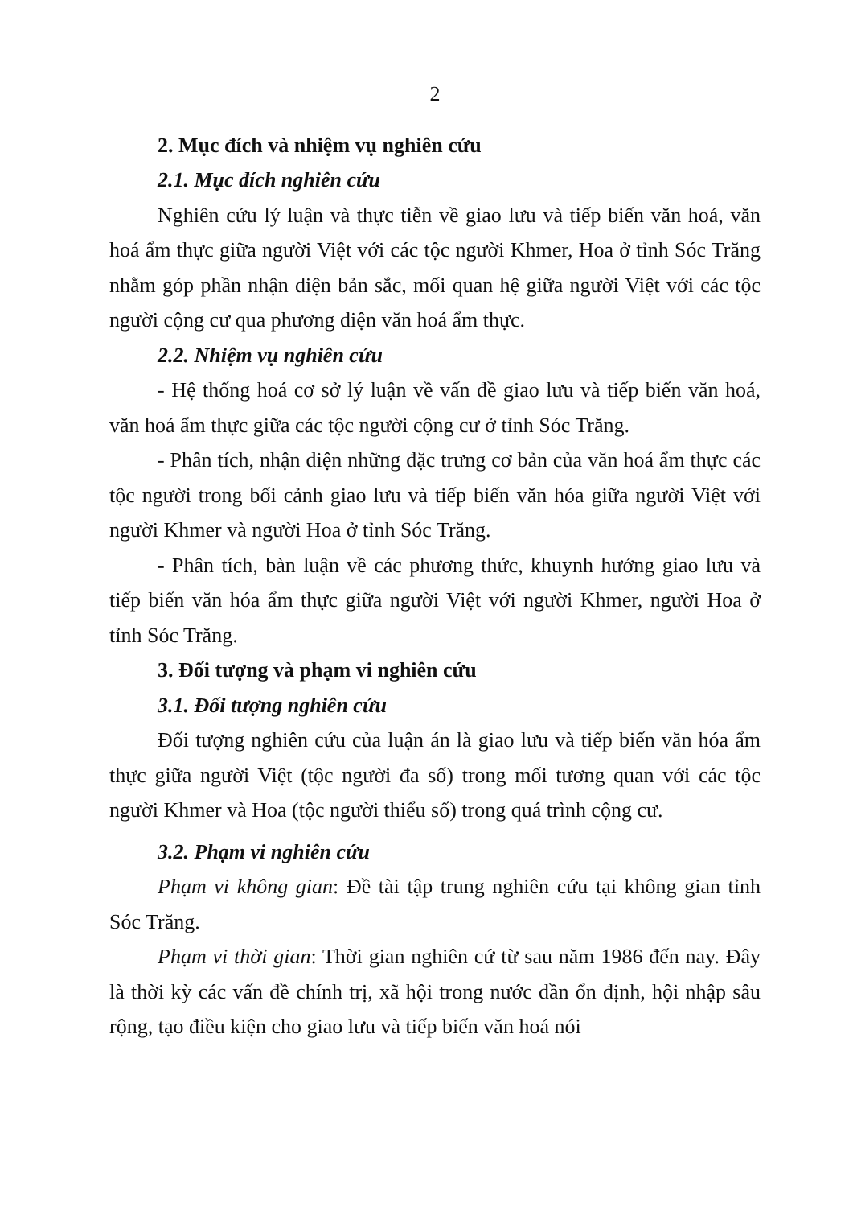2
2. Mục đích và nhiệm vụ nghiên cứu
2.1. Mục đích nghiên cứu
Nghiên cứu lý luận và thực tiễn về giao lưu và tiếp biến văn hoá, văn hoá ẩm thực giữa người Việt với các tộc người Khmer, Hoa ở tỉnh Sóc Trăng nhằm góp phần nhận diện bản sắc, mối quan hệ giữa người Việt với các tộc người cộng cư qua phương diện văn hoá ẩm thực.
2.2. Nhiệm vụ nghiên cứu
- Hệ thống hoá cơ sở lý luận về vấn đề giao lưu và tiếp biến văn hoá, văn hoá ẩm thực giữa các tộc người cộng cư ở tỉnh Sóc Trăng.
- Phân tích, nhận diện những đặc trưng cơ bản của văn hoá ẩm thực các tộc người trong bối cảnh giao lưu và tiếp biến văn hóa giữa người Việt với người Khmer và người Hoa ở tỉnh Sóc Trăng.
- Phân tích, bàn luận về các phương thức, khuynh hướng giao lưu và tiếp biến văn hóa ẩm thực giữa người Việt với người Khmer, người Hoa ở tỉnh Sóc Trăng.
3. Đối tượng và phạm vi nghiên cứu
3.1. Đối tượng nghiên cứu
Đối tượng nghiên cứu của luận án là giao lưu và tiếp biến văn hóa ẩm thực giữa người Việt (tộc người đa số) trong mối tương quan với các tộc người Khmer và Hoa (tộc người thiểu số) trong quá trình cộng cư.
3.2. Phạm vi nghiên cứu
Phạm vi không gian: Đề tài tập trung nghiên cứu tại không gian tỉnh Sóc Trăng.
Phạm vi thời gian: Thời gian nghiên cứ từ sau năm 1986 đến nay. Đây là thời kỳ các vấn đề chính trị, xã hội trong nước dần ổn định, hội nhập sâu rộng, tạo điều kiện cho giao lưu và tiếp biến văn hoá nói